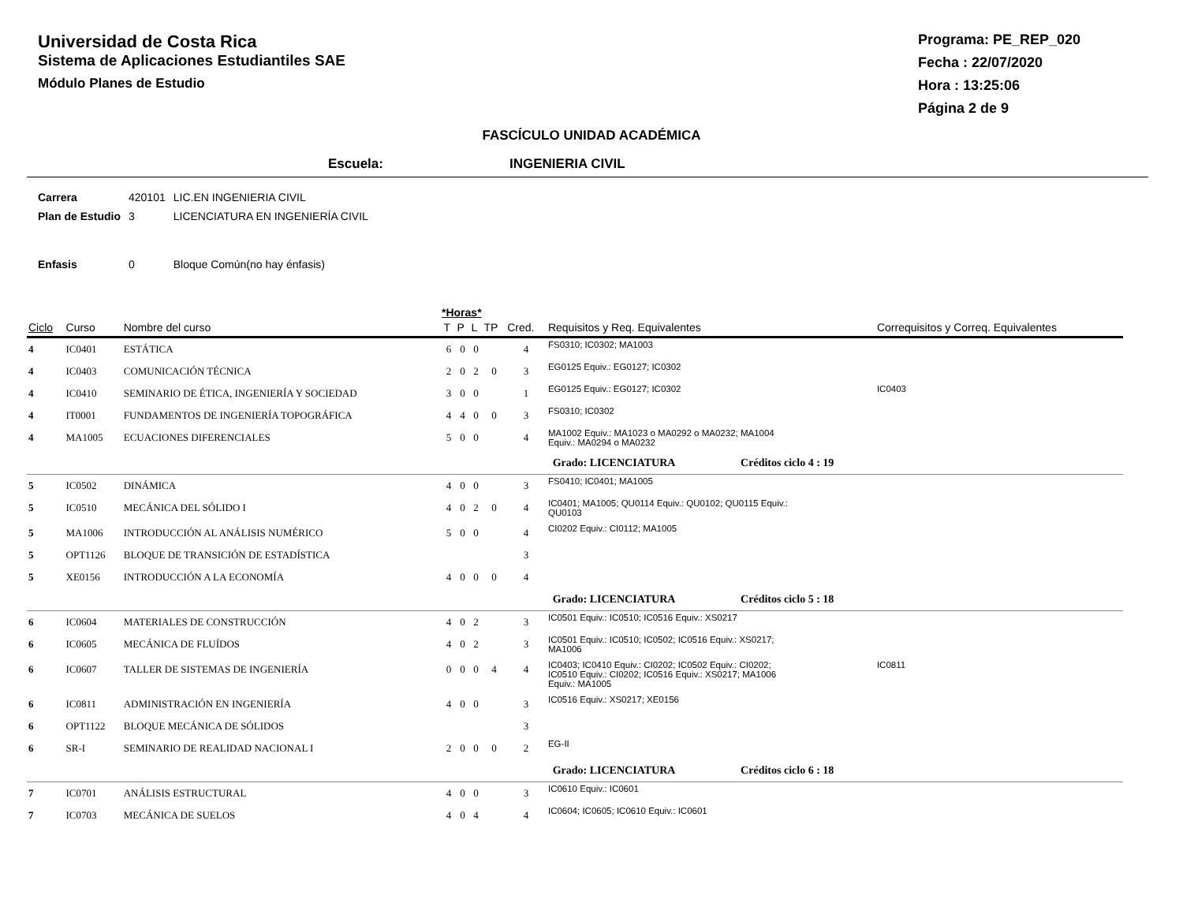Universidad de Costa Rica
Sistema de Aplicaciones Estudiantiles SAE
Módulo Planes de Estudio
Programa: PE_REP_020
Fecha : 22/07/2020
Hora : 13:25:06
Página 2 de 9
FASCÍCULO UNIDAD ACADÉMICA
Escuela: INGENIERIA CIVIL
| Carrera | 420101 | LIC.EN INGENIERIA CIVIL |
| Plan de Estudio | 3 | LICENCIATURA EN INGENIERÍA CIVIL |
| Enfasis | 0 | Bloque Común(no hay énfasis) |
*Horas*
| Ciclo | Curso | Nombre del curso | T | P | L | TP | Cred. | Requisitos y Req. Equivalentes | Correquisitos y Correq. Equivalentes |
| --- | --- | --- | --- | --- | --- | --- | --- | --- | --- |
| 4 | IC0401 | ESTÁTICA | 6 | 0 | 0 | | 4 | FS0310; IC0302; MA1003 | |
| 4 | IC0403 | COMUNICACIÓN TÉCNICA | 2 | 0 | 2 | 0 | 3 | EG0125 Equiv.: EG0127; IC0302 | |
| 4 | IC0410 | SEMINARIO DE ÉTICA, INGENIERÍA Y SOCIEDAD | 3 | 0 | 0 | | 1 | EG0125 Equiv.: EG0127; IC0302 | IC0403 |
| 4 | IT0001 | FUNDAMENTOS DE INGENIERÍA TOPOGRÁFICA | 4 | 4 | 0 | 0 | 3 | FS0310; IC0302 | |
| 4 | MA1005 | ECUACIONES DIFERENCIALES | 5 | 0 | 0 | | 4 | MA1002 Equiv.: MA1023 o MA0292 o MA0232; MA1004 Equiv.: MA0294 o MA0232 | |
| Grado: LICENCIATURA Créditos ciclo 4 : 19 | | | | | | | | | |
| 5 | IC0502 | DINÁMICA | 4 | 0 | 0 | | 3 | FS0410; IC0401; MA1005 | |
| 5 | IC0510 | MECÁNICA DEL SÓLIDO I | 4 | 0 | 2 | 0 | 4 | IC0401; MA1005; QU0114 Equiv.: QU0102; QU0115 Equiv.: QU0103 | |
| 5 | MA1006 | INTRODUCCIÓN AL ANÁLISIS NUMÉRICO | 5 | 0 | 0 | | 4 | CI0202 Equiv.: CI0112; MA1005 | |
| 5 | OPT1126 | BLOQUE DE TRANSICIÓN DE ESTADÍSTICA | | | | | 3 | | |
| 5 | XE0156 | INTRODUCCIÓN A LA ECONOMÍA | 4 | 0 | 0 | 0 | 4 | | |
| Grado: LICENCIATURA Créditos ciclo 5 : 18 | | | | | | | | | |
| 6 | IC0604 | MATERIALES DE CONSTRUCCIÓN | 4 | 0 | 2 | | 3 | IC0501 Equiv.: IC0510; IC0516 Equiv.: XS0217 | |
| 6 | IC0605 | MECÁNICA DE FLUÍDOS | 4 | 0 | 2 | | 3 | IC0501 Equiv.: IC0510; IC0502; IC0516 Equiv.: XS0217; MA1006 | |
| 6 | IC0607 | TALLER DE SISTEMAS DE INGENIERÍA | 0 | 0 | 0 | 4 | 4 | IC0403; IC0410 Equiv.: CI0202; IC0502 Equiv.: CI0202; IC0510 Equiv.: CI0202; IC0516 Equiv.: XS0217; MA1006 Equiv.: MA1005 | IC0811 |
| 6 | IC0811 | ADMINISTRACIÓN EN INGENIERÍA | 4 | 0 | 0 | | 3 | IC0516 Equiv.: XS0217; XE0156 | |
| 6 | OPT1122 | BLOQUE MECÁNICA DE SÓLIDOS | | | | | 3 | | |
| 6 | SR-I | SEMINARIO DE REALIDAD NACIONAL I | 2 | 0 | 0 | 0 | 2 | EG-II | |
| Grado: LICENCIATURA Créditos ciclo 6 : 18 | | | | | | | | | |
| 7 | IC0701 | ANÁLISIS ESTRUCTURAL | 4 | 0 | 0 | | 3 | IC0610 Equiv.: IC0601 | |
| 7 | IC0703 | MECÁNICA DE SUELOS | 4 | 0 | 4 | | 4 | IC0604; IC0605; IC0610 Equiv.: IC0601 | |